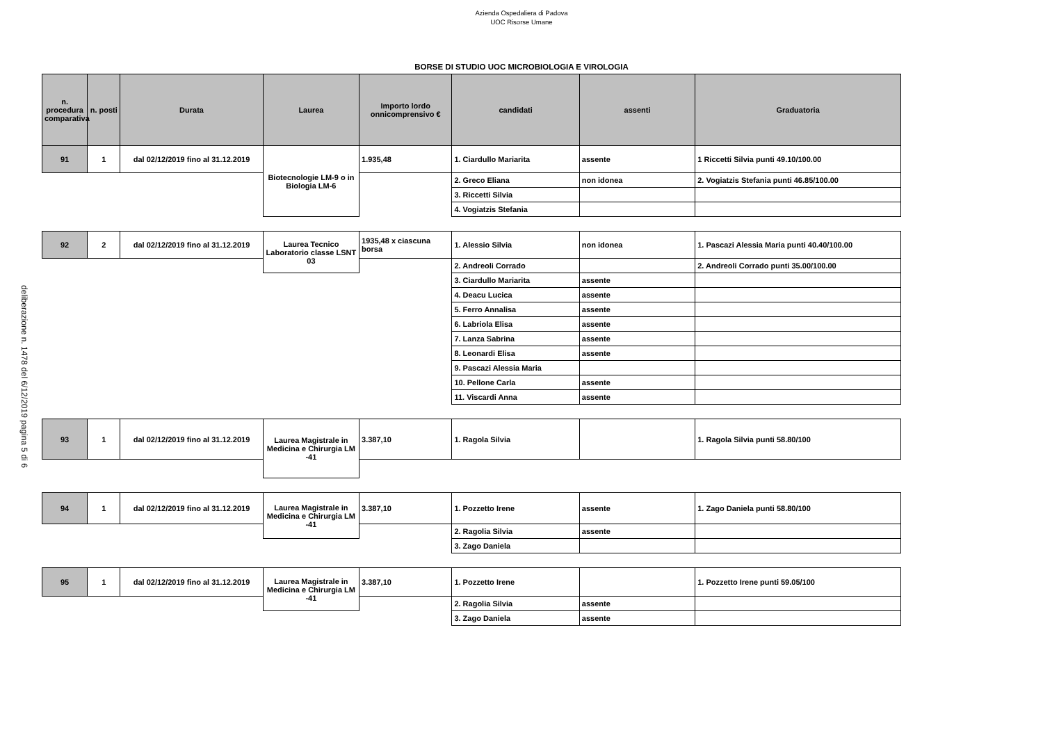Azienda Ospedaliera di Padova
UOC Risorse Umane
BORSE DI STUDIO UOC MICROBIOLOGIA E VIROLOGIA
deliberazione n. 1478 del 6/12/2019 pagina 5 di 6
| n. procedura comparativa | n. posti | Durata | Laurea | Importo lordo onnicomprensivo € | candidati | assenti | Graduatoria |
| --- | --- | --- | --- | --- | --- | --- | --- |
| 91 | 1 | dal 02/12/2019 fino al 31.12.2019 | Biotecnologie LM-9 o in Biologia LM-6 | 1.935,48 | 1. Ciardullo Mariarita | assente | 1 Riccetti Silvia punti 49.10/100.00 |
| | | | | | 2. Greco Eliana | non idonea | 2. Vogiatzis Stefania punti 46.85/100.00 |
| | | | | | 3. Riccetti Silvia | | |
| | | | | | 4. Vogiatzis Stefania | | |
| 92 | 2 | dal 02/12/2019 fino al 31.12.2019 | Laurea Tecnico Laboratorio classe LSNT 03 | 1935,48 x ciascuna borsa | 1. Alessio Silvia | non idonea | 1. Pascazi Alessia Maria punti 40.40/100.00 |
| | | | | | 2. Andreoli Corrado | | 2. Andreoli Corrado punti 35.00/100.00 |
| | | | | | 3. Ciardullo Mariarita | assente | |
| | | | | | 4. Deacu Lucica | assente | |
| | | | | | 5. Ferro Annalisa | assente | |
| | | | | | 6. Labriola Elisa | assente | |
| | | | | | 7. Lanza Sabrina | assente | |
| | | | | | 8. Leonardi Elisa | assente | |
| | | | | | 9. Pascazi Alessia Maria | | |
| | | | | | 10. Pellone Carla | assente | |
| | | | | | 11. Viscardi Anna | assente | |
| 93 | 1 | dal 02/12/2019 fino al 31.12.2019 | Laurea Magistrale in Medicina e Chirurgia LM -41 | 3.387,10 | 1. Ragola Silvia | | 1. Ragola Silvia punti 58.80/100 |
| 94 | 1 | dal 02/12/2019 fino al 31.12.2019 | Laurea Magistrale in Medicina e Chirurgia LM -41 | 3.387,10 | 1. Pozzetto Irene | assente | 1. Zago Daniela punti 58.80/100 |
| | | | | | 2. Ragolia Silvia | assente | |
| | | | | | 3. Zago Daniela | | |
| 95 | 1 | dal 02/12/2019 fino al 31.12.2019 | Laurea Magistrale in Medicina e Chirurgia LM -41 | 3.387,10 | 1. Pozzetto Irene | | 1. Pozzetto Irene punti 59.05/100 |
| | | | | | 2. Ragolia Silvia | assente | |
| | | | | | 3. Zago Daniela | assente | |